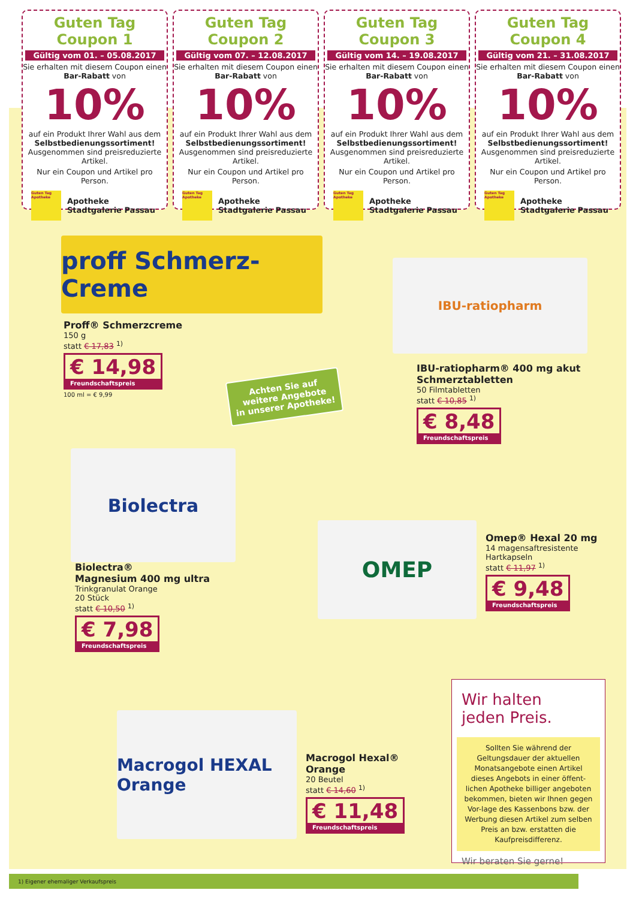Guten Tag Coupon 1
Gültig vom 01. – 05.08.2017
Sie erhalten mit diesem Coupon einen Bar-Rabatt von
10%
auf ein Produkt Ihrer Wahl aus dem Selbstbedienungssortiment! Ausgenommen sind preisreduzierte Artikel.
Nur ein Coupon und Artikel pro Person.
Guten Tag Apotheke Apotheke
Stadtgalerie Passau
Guten Tag Coupon 2
Gültig vom 07. – 12.08.2017
Sie erhalten mit diesem Coupon einen Bar-Rabatt von
10%
auf ein Produkt Ihrer Wahl aus dem Selbstbedienungssortiment! Ausgenommen sind preisreduzierte Artikel.
Nur ein Coupon und Artikel pro Person.
Guten Tag Apotheke Apotheke
Stadtgalerie Passau
Guten Tag Coupon 3
Gültig vom 14. – 19.08.2017
Sie erhalten mit diesem Coupon einen Bar-Rabatt von
10%
auf ein Produkt Ihrer Wahl aus dem Selbstbedienungssortiment! Ausgenommen sind preisreduzierte Artikel.
Nur ein Coupon und Artikel pro Person.
Guten Tag Apotheke Apotheke
Stadtgalerie Passau
Guten Tag Coupon 4
Gültig vom 21. – 31.08.2017
Sie erhalten mit diesem Coupon einen Bar-Rabatt von
10%
auf ein Produkt Ihrer Wahl aus dem Selbstbedienungssortiment! Ausgenommen sind preisreduzierte Artikel.
Nur ein Coupon und Artikel pro Person.
Guten Tag Apotheke Apotheke
Stadtgalerie Passau
proff Schmerz-Creme
Proff® Schmerzcreme
150 g
statt € 17,83 <sup>1)</sup>
€ 14,98
Freundschaftspreis
100 ml = € 9,99
Achten Sie auf
weitere Angebote
in unserer Apotheke!
IBU-ratiopharm
IBU-ratiopharm® 400 mg akut
Schmerztabletten
50 Filmtabletten
statt € 10,85 <sup>1)</sup>
€ 8,48
Freundschaftspreis
Biolectra
Biolectra®
Magnesium 400 mg ultra
Trinkgranulat Orange
20 Stück
statt € 10,50 <sup>1)</sup>
€ 7,98
Freundschaftspreis
OMEP
Omep® Hexal 20 mg
14 magensaftresistente
Hartkapseln
statt € 11,97 <sup>1)</sup>
€ 9,48
Freundschaftspreis
Macrogol HEXAL Orange
Macrogol Hexal®
Orange
20 Beutel
statt € 14,60 <sup>1)</sup>
€ 11,48
Freundschaftspreis
Wir halten
jeden Preis.
Sollten Sie während der Geltungsdauer der aktuellen Monatsangebote einen Artikel dieses Angebots in einer öffent-lichen Apotheke billiger angeboten bekommen, bieten wir Ihnen gegen Vor-lage des Kassenbons bzw. der Werbung diesen Artikel zum selben Preis an bzw. erstatten die Kaufpreisdifferenz.
Wir beraten Sie gerne!
1) Eigener ehemaliger Verkaufspreis